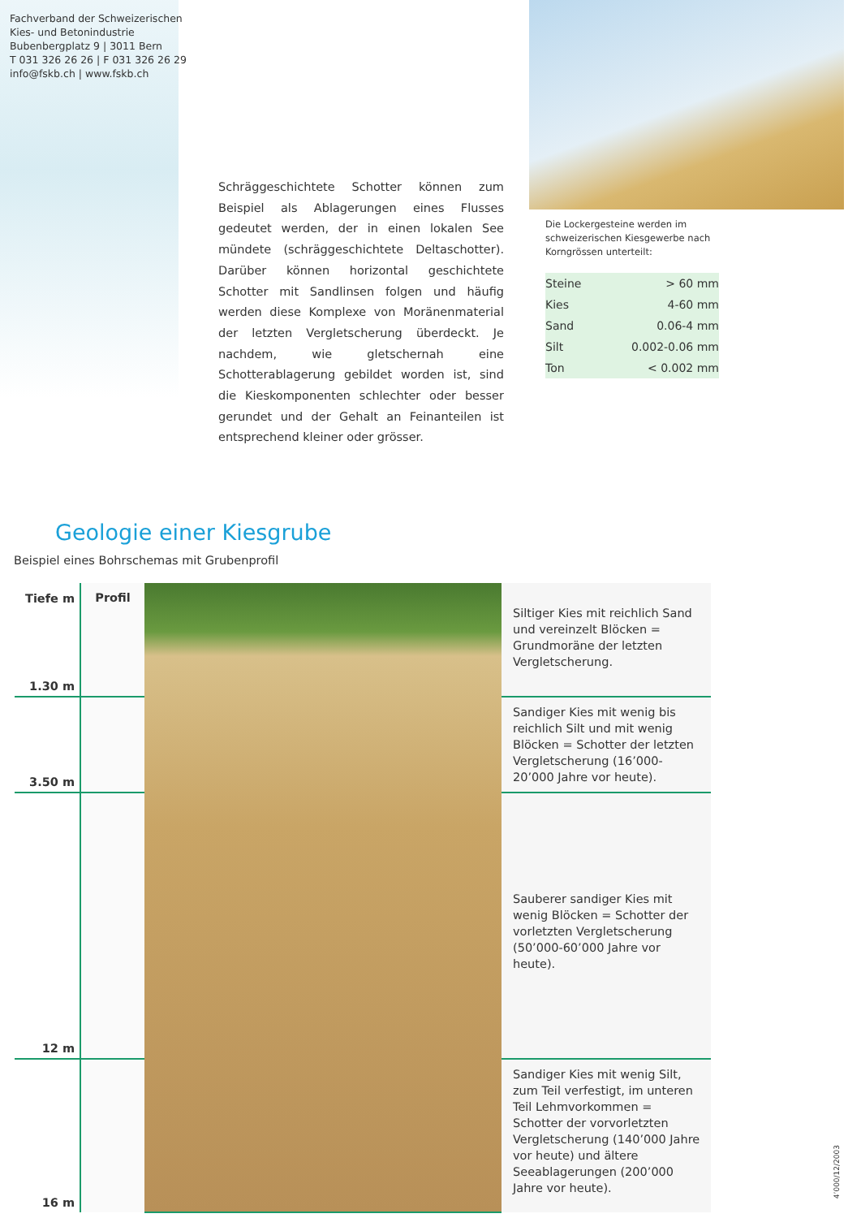Fachverband der Schweizerischen
Kies- und Betonindustrie
Bubenbergplatz 9 | 3011 Bern
T 031 326 26 26 | F 031 326 26 29
info@fskb.ch | www.fskb.ch
Schräggeschichtete Schotter können zum Beispiel als Ablagerungen eines Flusses gedeutet werden, der in einen lokalen See mündete (schräggeschichtete Deltaschotter). Darüber können horizontal geschichtete Schotter mit Sandlinsen folgen und häufig werden diese Komplexe von Moränenmaterial der letzten Vergletscherung überdeckt. Je nachdem, wie gletschernah eine Schotterablagerung gebildet worden ist, sind die Kieskomponenten schlechter oder besser gerundet und der Gehalt an Feinanteilen ist entsprechend kleiner oder grösser.
Die Lockergesteine werden im schweizerischen Kiesgewerbe nach Korngrössen unterteilt:
| Steine | > 60 mm |
| Kies | 4-60 mm |
| Sand | 0.06-4 mm |
| Silt | 0.002-0.06 mm |
| Ton | < 0.002 mm |
Geologie einer Kiesgrube
Beispiel eines Bohrschemas mit Grubenprofil
| Tiefe m | Profil | | |
| 1.30 m | | | Siltiger Kies mit reichlich Sand und vereinzelt Blöcken = Grundmoräne der letzten Vergletscherung. |
| 3.50 m | | | Sandiger Kies mit wenig bis reichlich Silt und mit wenig Blöcken = Schotter der letzten Vergletscherung (16’000-20’000 Jahre vor heute). |
| 12 m | | | Sauberer sandiger Kies mit wenig Blöcken = Schotter der vorletzten Vergletscherung (50’000-60’000 Jahre vor heute). |
| 16 m | | | Sandiger Kies mit wenig Silt, zum Teil verfestigt, im unteren Teil Lehmvorkommen = Schotter der vorvorletzten Vergletscherung (140’000 Jahre vor heute) und ältere Seeablagerungen (200’000 Jahre vor heute). |
4’000/12/2003